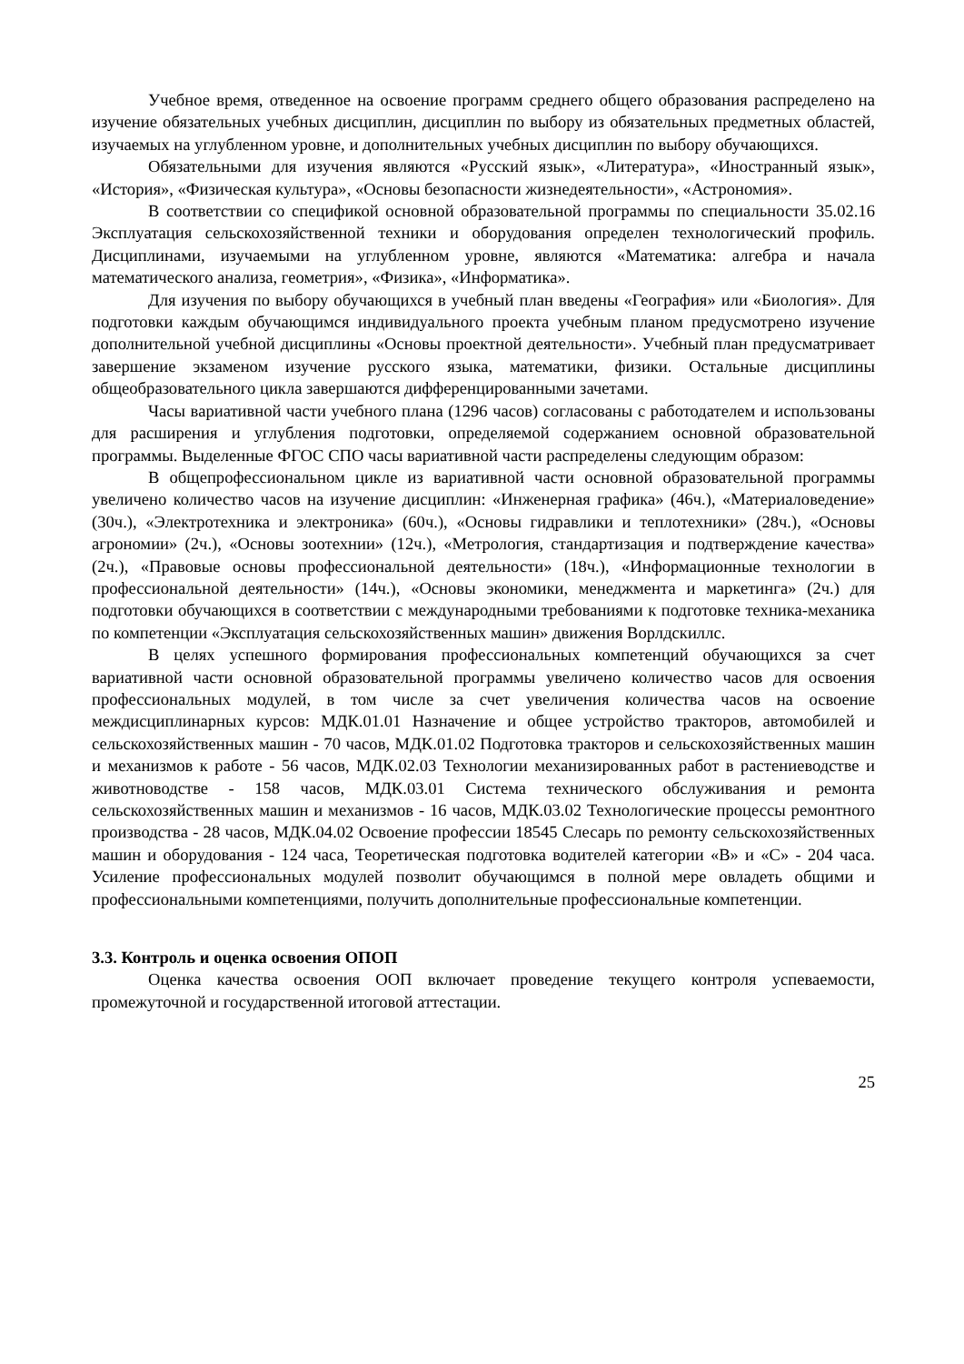Учебное время, отведенное на освоение программ среднего общего образования распределено на изучение обязательных учебных дисциплин, дисциплин по выбору из обязательных предметных областей, изучаемых на углубленном уровне, и дополнительных учебных дисциплин по выбору обучающихся.
Обязательными для изучения являются «Русский язык», «Литература», «Иностранный язык», «История», «Физическая культура», «Основы безопасности жизнедеятельности», «Астрономия».
В соответствии со спецификой основной образовательной программы по специальности 35.02.16 Эксплуатация сельскохозяйственной техники и оборудования определен технологический профиль. Дисциплинами, изучаемыми на углубленном уровне, являются «Математика: алгебра и начала математического анализа, геометрия», «Физика», «Информатика».
Для изучения по выбору обучающихся в учебный план введены «География» или «Биология». Для подготовки каждым обучающимся индивидуального проекта учебным планом предусмотрено изучение дополнительной учебной дисциплины «Основы проектной деятельности». Учебный план предусматривает завершение экзаменом изучение русского языка, математики, физики. Остальные дисциплины общеобразовательного цикла завершаются дифференцированными зачетами.
Часы вариативной части учебного плана (1296 часов) согласованы с работодателем и использованы для расширения и углубления подготовки, определяемой содержанием основной образовательной программы. Выделенные ФГОС СПО часы вариативной части распределены следующим образом:
В общепрофессиональном цикле из вариативной части основной образовательной программы увеличено количество часов на изучение дисциплин: «Инженерная графика» (46ч.), «Материаловедение» (30ч.), «Электротехника и электроника» (60ч.), «Основы гидравлики и теплотехники» (28ч.), «Основы агрономии» (2ч.), «Основы зоотехнии» (12ч.), «Метрология, стандартизация и подтверждение качества» (2ч.), «Правовые основы профессиональной деятельности» (18ч.), «Информационные технологии в профессиональной деятельности» (14ч.), «Основы экономики, менеджмента и маркетинга» (2ч.) для подготовки обучающихся в соответствии с международными требованиями к подготовке техника-механика по компетенции «Эксплуатация сельскохозяйственных машин» движения Ворлдскиллс.
В целях успешного формирования профессиональных компетенций обучающихся за счет вариативной части основной образовательной программы увеличено количество часов для освоения профессиональных модулей, в том числе за счет увеличения количества часов на освоение междисциплинарных курсов: МДК.01.01 Назначение и общее устройство тракторов, автомобилей и сельскохозяйственных машин - 70 часов, МДК.01.02 Подготовка тракторов и сельскохозяйственных машин и механизмов к работе - 56 часов, МДК.02.03 Технологии механизированных работ в растениеводстве и животноводстве - 158 часов, МДК.03.01 Система технического обслуживания и ремонта сельскохозяйственных машин и механизмов - 16 часов, МДК.03.02 Технологические процессы ремонтного производства - 28 часов, МДК.04.02 Освоение профессии 18545 Слесарь по ремонту сельскохозяйственных машин и оборудования - 124 часа, Теоретическая подготовка водителей категории «В» и «С» - 204 часа. Усиление профессиональных модулей позволит обучающимся в полной мере овладеть общими и профессиональными компетенциями, получить дополнительные профессиональные компетенции.
3.3. Контроль и оценка освоения ОПОП
Оценка качества освоения ООП включает проведение текущего контроля успеваемости, промежуточной и государственной итоговой аттестации.
25